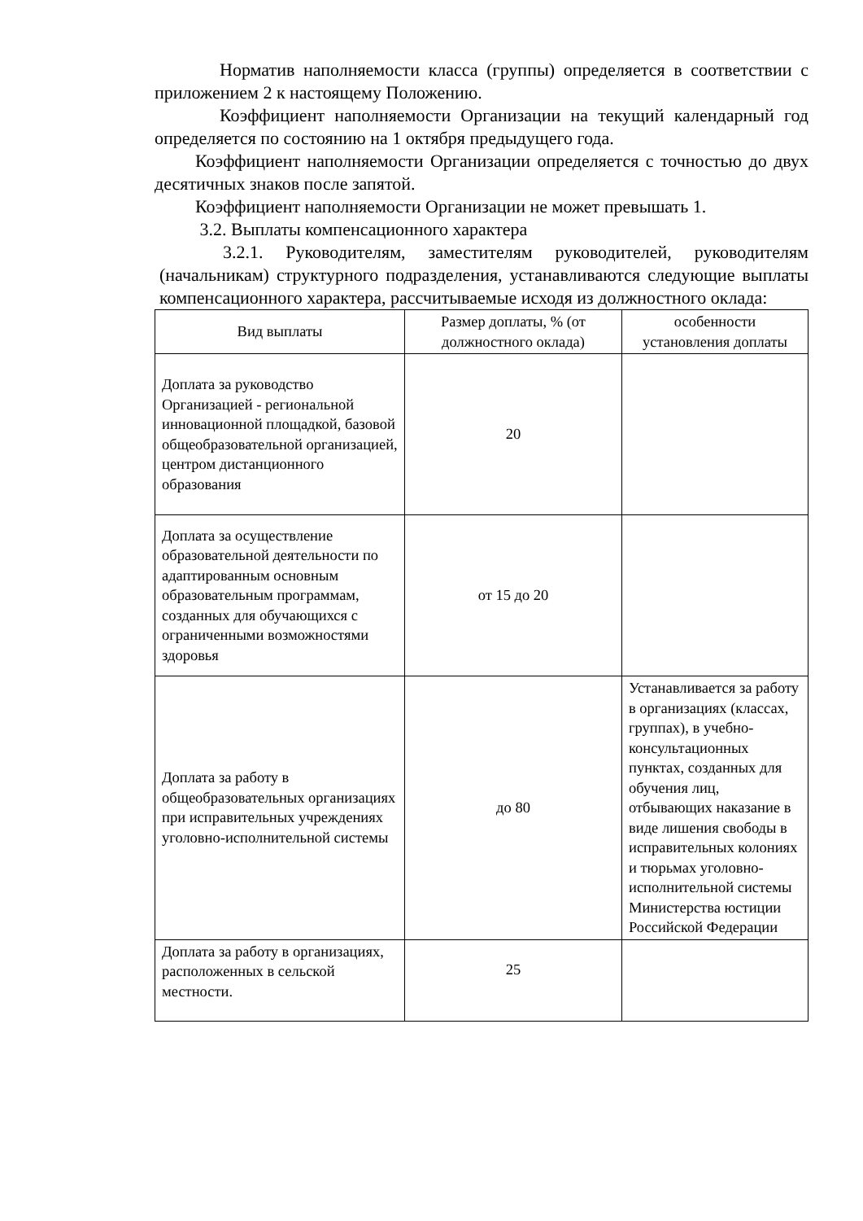Норматив наполняемости класса (группы) определяется в соответствии с приложением 2 к настоящему Положению.
Коэффициент наполняемости Организации на текущий календарный год определяется по состоянию на 1 октября предыдущего года.
Коэффициент наполняемости Организации определяется с точностью до двух десятичных знаков после запятой.
Коэффициент наполняемости Организации не может превышать 1.
3.2. Выплаты компенсационного характера
3.2.1. Руководителям, заместителям руководителей, руководителям (начальникам) структурного подразделения, устанавливаются следующие выплаты компенсационного характера, рассчитываемые исходя из должностного оклада:
| Вид выплаты | Размер доплаты, % (от должностного оклада) | особенности установления доплаты |
| Доплата за руководство Организацией - региональной инновационной площадкой, базовой общеобразовательной организацией, центром дистанционного образования | 20 | |
| Доплата за осуществление образовательной деятельности по адаптированным основным образовательным программам, созданных для обучающихся с ограниченными возможностями здоровья | от 15 до 20 | |
| Доплата за работу в общеобразовательных организациях при исправительных учреждениях уголовно-исполнительной системы | до 80 | Устанавливается за работу в организациях (классах, группах), в учебно-консультационных пунктах, созданных для обучения лиц, отбывающих наказание в виде лишения свободы в исправительных колониях и тюрьмах уголовно-исполнительной системы Министерства юстиции Российской Федерации |
| Доплата за работу в организациях, расположенных в сельской местности. | 25 | |